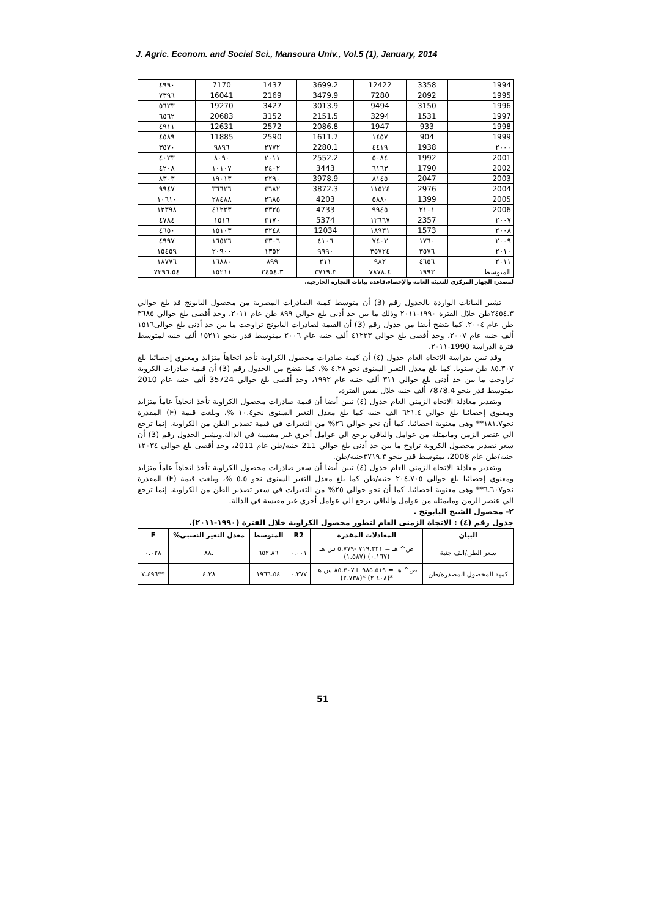J. Agric. Econom. and Social Sci., Mansoura Univ., Vol.5 (1), January, 2014
| ٤٩٩٠ | 7170 | 1437 | 3699.2 | 12422 | 3358 | 1994 |
| ٧٣٩٦ | 16041 | 2169 | 3479.9 | 7280 | 2092 | 1995 |
| ٥٦٢٣ | 19270 | 3427 | 3013.9 | 9494 | 3150 | 1996 |
| ٦٥٦٢ | 20683 | 3152 | 2151.5 | 3294 | 1531 | 1997 |
| ٤٩١١ | 12631 | 2572 | 2086.8 | 1947 | 933 | 1998 |
| ٤٥٨٩ | 11885 | 2590 | 1611.7 | ١٤٥٧ | 904 | 1999 |
| ٣٥٧٠ | ٩٨٩٦ | ٢٧٧٢ | 2280.1 | ٤٤١٩ | 1938 | ٢٠٠٠ |
| ٤٠٢٣ | ٨٠٩٠ | ٢٠١١ | 2552.2 | ٥٠٨٤ | 1992 | 2001 |
| ٤٢٠٨ | ١٠١٠٧ | ٢٤٠٢ | 3443 | ٦١٦٣ | 1790 | 2002 |
| ٨٣٠٣ | ١٩٠١٣ | ٢٢٩٠ | 3978.9 | ٨١٤٥ | 2047 | 2003 |
| ٩٩٤٧ | ٣٦٦٢٦ | ٣٦٨٢ | 3872.3 | ١١٥٢٤ | 2976 | 2004 |
| ١٠٦١٠ | ٢٨٤٨٨ | ٢٦٨٥ | 4203 | ٥٨٨٠ | 1399 | 2005 |
| ١٢٣٩٨ | ٤١٢٢٣ | ٣٣٢٥ | 4733 | ٩٩٤٥ | ٢١٠١ | 2006 |
| ٤٧٨٤ | ١٥١٦ | ٣١٧٠ | 5374 | ١٢٦٦٧ | 2357 | ٢٠٠٧ |
| ٤٦٥٠ | ١٥١٠٣ | ٣٢٤٨ | 12034 | ١٨٩٣١ | 1573 | ٢٠٠٨ |
| ٤٩٩٧ | ١٦٥٢٦ | ٣٣٠٦ | ٤١٠٦ | ٧٤٠٣ | ١٧٦٠ | ٢٠٠٩ |
| ١٥٤٥٩ | ٢٠٩٠٠ | ١٣٥٢ | ٩٩٩٠ | ٣٥٧٢٤ | ٣٥٧٦ | ٢٠١٠ |
| ١٨٧٧٦ | ١٦٨٨٠ | ٨٩٩ | ٢١١ | ٩٨٢ | ٤٦٥٦ | ٢٠١١ |
| ٧٣٩٦.٥٤ | ١٥٢١١ | ٢٤٥٤.٣ | ٣٧١٩.٣ | ٧٨٧٨.٤ | ١٩٩٣ | المتوسط |
لمصدر: الجهاز المركزي للتعبئة العامة والإحصاء،قاعدة بيانات التجارة الخارجية.
تشير البيانات الواردة بالجدول رقم (3) أن متوسط كمية الصادرات المصرية من محصول البابونج قد بلغ حوالي ٢٤٥٤.٣طن خلال الفترة ١٩٩٠-٢٠١١ وذلك ما بين حد أدنى بلغ حوالي ٨٩٩ طن عام ٢٠١١، وحد أقصى بلغ حوالي ٣٦٨٥ طن عام ٢٠٠٤. كما يتضح أيضا من جدول رقم (3) أن القيمة لصادرات البابونج تراوحت ما بين حد أدنى بلغ حوالى١٥١٦ ألف جنيه عام ٢٠٠٧، وحد أقصى بلغ حوالي ٤١٢٢٣ ألف جنيه عام ٢٠٠٦ بمتوسط قدر بنحو ١٥٢١١ ألف جنيه لمتوسط فترة الدراسة 1990-٢٠١١،
وقد تبين بدراسة الاتجاه العام جدول (٤) أن كمية صادرات محصول الكراوية تأخذ اتجاهاً متزايد ومعنوي إحصائيا بلغ ٨٥.٣٠٧ طن سنويا. كما بلغ معدل التغير السنوى نحو ٤.٢٨ %، كما يتضح من الجدول رقم (3) أن قيمة صادرات الكروية تراوحت ما بين حد أدنى بلغ حوالي ٣١١ ألف جنيه عام ١٩٩٢، وحد أقصى بلغ حوالي 35724 ألف جنيه عام 2010 بمتوسط قدر بنحو 7878.4 ألف جنيه خلال نفس الفترة،
وبتقدير معادلة الاتجاه الزمني العام جدول (٤) تبين أيضا أن قيمة صادرات محصول الكراوية تأخذ اتجاهاً عاماً متزايد ومعنوي إحصائيا بلغ حوالي ٦٢١.٤ الف جنيه كما بلغ معدل التغير السنوى نحو١٠.٤ %، وبلغت قيمة (F) المقدرة نحو١٨١.٧** وهى معنوية احصائيا. كما أن نحو حوالي ٢٦% من التغيرات في قيمة تصدير الطن من الكراوية. إنما ترجع الي عنصر الزمن ومايمثله من عوامل والباقي يرجع الي عوامل أخري غير مقيسة في الدالة.ويشير الجدول رقم (3) أن سعر تصدير محصول الكروية تراوح ما بين حد أدنى بلغ حوالي 211 جنيه/طن عام 2011، وحد أقصى بلغ حوالي ١٢٠٣٤ جنيه/طن عام 2008، بمتوسط قدر بنحو ٣٧١٩.٣جنيه/طن.
وبتقدير معادلة الاتجاه الزمني العام جدول (٤) تبين أيضا أن سعر صادرات محصول الكراوية تأخذ اتجاهاً عاماً متزايد ومعنوي إحصائيا بلغ حوالي ٢٠٤.٧٠٥ جنيه/طن كما بلغ معدل التغير السنوى نحو ٥.٥ %، وبلغت قيمة (F) المقدرة نحو٦.٦٠٧** وهى معنوية احصائيا. كما أن نحو حوالي ٢٥% من التغيرات في سعر تصدير الطن من الكراوية. إنما ترجع الي عنصر الزمن ومايمثله من عوامل والباقي يرجع الي عوامل أخري غير مقيسة في الدالة.
٢- محصول الشيح البابونج .
جدول رقم (٤) : الاتجاة الزمنى العام لتطور محصول الكراوية خلال الفترة (١٩٩٠-٢٠١١).
| البيان | المعادلات المقدرة | R2 | المتوسط | معدل التغير النسبى% | F |
| --- | --- | --- | --- | --- | --- |
| سعر الطن/الف جنية | ص^ هـ = ٧١٩.٣٢١ -٥.٧٧٩ س هـ (٠.١٦٧) (١.٥٨٧) | ٠.٠٠١ | ٦٥٢.٨٦ | .٨٨ | ٠.٠٢٨ |
| كمية المحصول المصدرة/طن | ص^ هـ = ٩٨٥.٥١٩ +٨٥.٣٠٧ س هـ *(٢.٤٠٨) *(٢.٧٣٨) | ٠.٢٧٧ | ١٩٦٦.٥٤ | ٤.٢٨ | **٧.٤٩٦ |
51